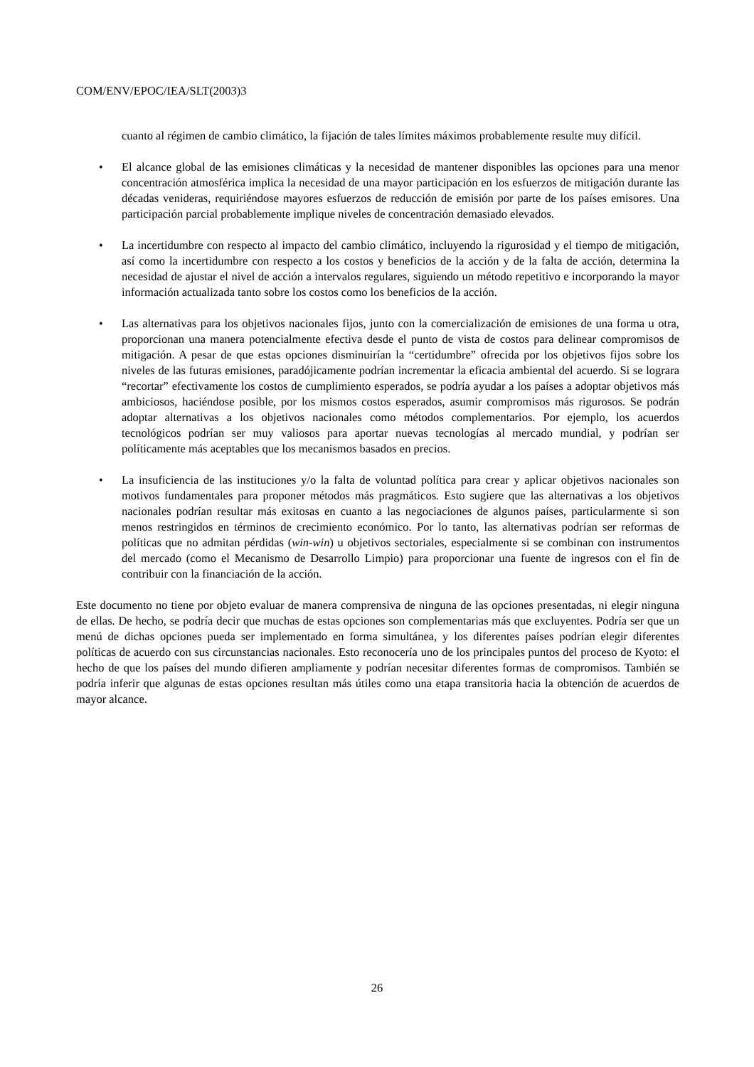COM/ENV/EPOC/IEA/SLT(2003)3
cuanto al régimen de cambio climático, la fijación de tales límites máximos probablemente resulte muy difícil.
• El alcance global de las emisiones climáticas y la necesidad de mantener disponibles las opciones para una menor concentración atmosférica implica la necesidad de una mayor participación en los esfuerzos de mitigación durante las décadas venideras, requiriéndose mayores esfuerzos de reducción de emisión por parte de los países emisores. Una participación parcial probablemente implique niveles de concentración demasiado elevados.
• La incertidumbre con respecto al impacto del cambio climático, incluyendo la rigurosidad y el tiempo de mitigación, así como la incertidumbre con respecto a los costos y beneficios de la acción y de la falta de acción, determina la necesidad de ajustar el nivel de acción a intervalos regulares, siguiendo un método repetitivo e incorporando la mayor información actualizada tanto sobre los costos como los beneficios de la acción.
• Las alternativas para los objetivos nacionales fijos, junto con la comercialización de emisiones de una forma u otra, proporcionan una manera potencialmente efectiva desde el punto de vista de costos para delinear compromisos de mitigación. A pesar de que estas opciones disminuirían la “certidumbre” ofrecida por los objetivos fijos sobre los niveles de las futuras emisiones, paradójicamente podrían incrementar la eficacia ambiental del acuerdo. Si se lograra “recortar” efectivamente los costos de cumplimiento esperados, se podría ayudar a los países a adoptar objetivos más ambiciosos, haciéndose posible, por los mismos costos esperados, asumir compromisos más rigurosos. Se podrán adoptar alternativas a los objetivos nacionales como métodos complementarios. Por ejemplo, los acuerdos tecnológicos podrían ser muy valiosos para aportar nuevas tecnologías al mercado mundial, y podrían ser políticamente más aceptables que los mecanismos basados en precios.
• La insuficiencia de las instituciones y/o la falta de voluntad política para crear y aplicar objetivos nacionales son motivos fundamentales para proponer métodos más pragmáticos. Esto sugiere que las alternativas a los objetivos nacionales podrían resultar más exitosas en cuanto a las negociaciones de algunos países, particularmente si son menos restringidos en términos de crecimiento económico. Por lo tanto, las alternativas podrían ser reformas de políticas que no admitan pérdidas (win-win) u objetivos sectoriales, especialmente si se combinan con instrumentos del mercado (como el Mecanismo de Desarrollo Limpio) para proporcionar una fuente de ingresos con el fin de contribuir con la financiación de la acción.
Este documento no tiene por objeto evaluar de manera comprensiva de ninguna de las opciones presentadas, ni elegir ninguna de ellas. De hecho, se podría decir que muchas de estas opciones son complementarias más que excluyentes. Podría ser que un menú de dichas opciones pueda ser implementado en forma simultánea, y los diferentes países podrían elegir diferentes políticas de acuerdo con sus circunstancias nacionales. Esto reconocería uno de los principales puntos del proceso de Kyoto: el hecho de que los países del mundo difieren ampliamente y podrían necesitar diferentes formas de compromisos. También se podría inferir que algunas de estas opciones resultan más útiles como una etapa transitoria hacia la obtención de acuerdos de mayor alcance.
26